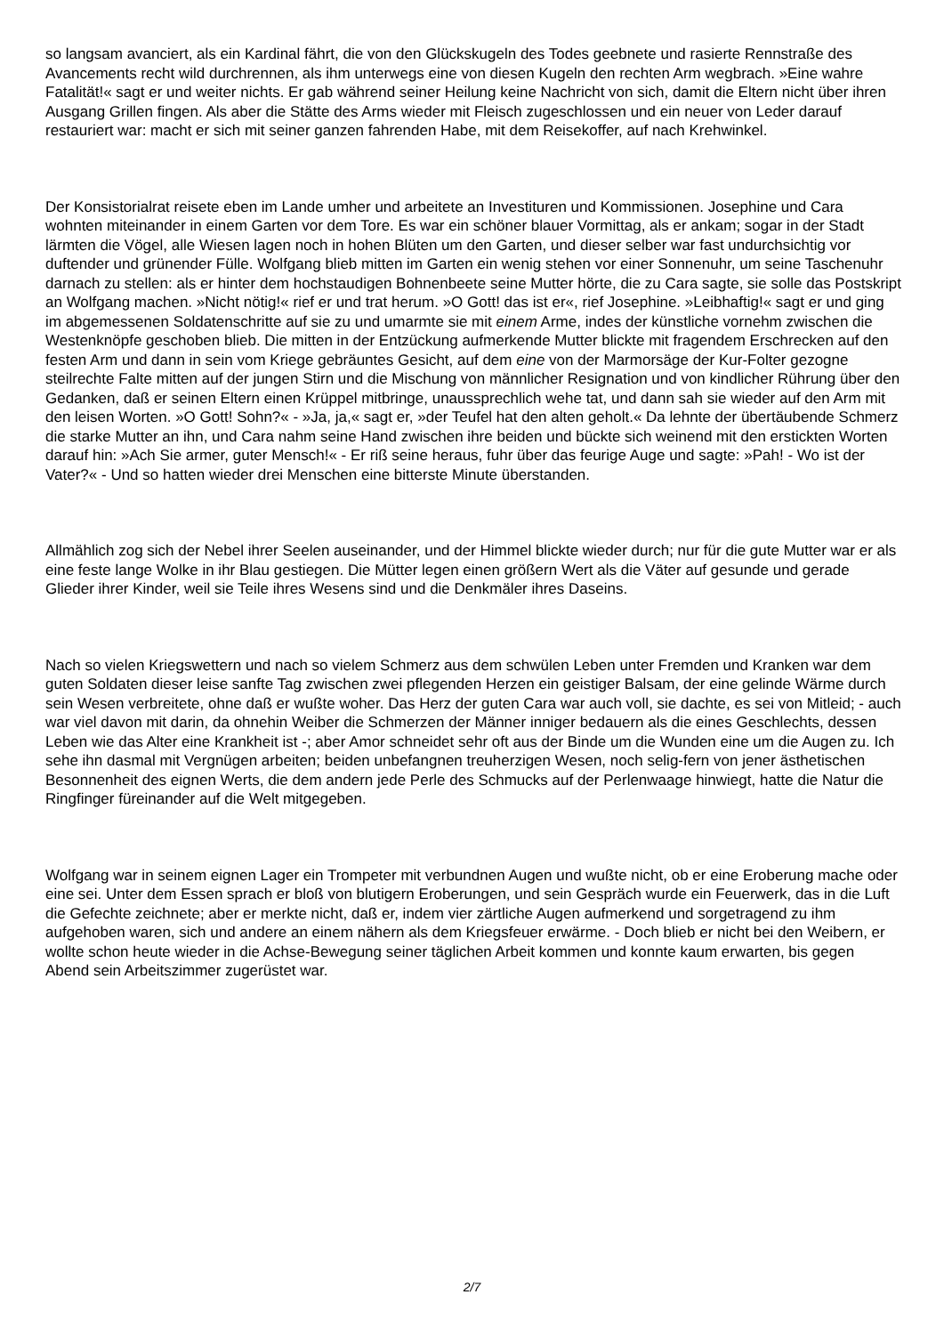so langsam avanciert, als ein Kardinal fährt, die von den Glückskugeln des Todes geebnete und rasierte Rennstraße des Avancements recht wild durchrennen, als ihm unterwegs eine von diesen Kugeln den rechten Arm wegbrach. »Eine wahre Fatalität!« sagt er und weiter nichts. Er gab während seiner Heilung keine Nachricht von sich, damit die Eltern nicht über ihren Ausgang Grillen fingen. Als aber die Stätte des Arms wieder mit Fleisch zugeschlossen und ein neuer von Leder darauf restauriert war: macht er sich mit seiner ganzen fahrenden Habe, mit dem Reisekoffer, auf nach Krehwinkel.
Der Konsistorialrat reisete eben im Lande umher und arbeitete an Investituren und Kommissionen. Josephine und Cara wohnten miteinander in einem Garten vor dem Tore. Es war ein schöner blauer Vormittag, als er ankam; sogar in der Stadt lärmten die Vögel, alle Wiesen lagen noch in hohen Blüten um den Garten, und dieser selber war fast undurchsichtig vor duftender und grünender Fülle. Wolfgang blieb mitten im Garten ein wenig stehen vor einer Sonnenuhr, um seine Taschenuhr darnach zu stellen: als er hinter dem hochstaudigen Bohnenbeete seine Mutter hörte, die zu Cara sagte, sie solle das Postskript an Wolfgang machen. »Nicht nötig!« rief er und trat herum. »O Gott! das ist er«, rief Josephine. »Leibhaftig!« sagt er und ging im abgemessenen Soldatenschritte auf sie zu und umarmte sie mit einem Arme, indes der künstliche vornehm zwischen die Westenknöpfe geschoben blieb. Die mitten in der Entzückung aufmerkende Mutter blickte mit fragendem Erschrecken auf den festen Arm und dann in sein vom Kriege gebräuntes Gesicht, auf dem eine von der Marmorsäge der Kur-Folter gezogne steilrechte Falte mitten auf der jungen Stirn und die Mischung von männlicher Resignation und von kindlicher Rührung über den Gedanken, daß er seinen Eltern einen Krüppel mitbringe, unaussprechlich wehe tat, und dann sah sie wieder auf den Arm mit den leisen Worten. »O Gott! Sohn?« - »Ja, ja,« sagt er, »der Teufel hat den alten geholt.« Da lehnte der übertäubende Schmerz die starke Mutter an ihn, und Cara nahm seine Hand zwischen ihre beiden und bückte sich weinend mit den erstickten Worten darauf hin: »Ach Sie armer, guter Mensch!« - Er riß seine heraus, fuhr über das feurige Auge und sagte: »Pah! - Wo ist der Vater?« - Und so hatten wieder drei Menschen eine bitterste Minute überstanden.
Allmählich zog sich der Nebel ihrer Seelen auseinander, und der Himmel blickte wieder durch; nur für die gute Mutter war er als eine feste lange Wolke in ihr Blau gestiegen. Die Mütter legen einen größern Wert als die Väter auf gesunde und gerade Glieder ihrer Kinder, weil sie Teile ihres Wesens sind und die Denkmäler ihres Daseins.
Nach so vielen Kriegswettern und nach so vielem Schmerz aus dem schwülen Leben unter Fremden und Kranken war dem guten Soldaten dieser leise sanfte Tag zwischen zwei pflegenden Herzen ein geistiger Balsam, der eine gelinde Wärme durch sein Wesen verbreitete, ohne daß er wußte woher. Das Herz der guten Cara war auch voll, sie dachte, es sei von Mitleid; - auch war viel davon mit darin, da ohnehin Weiber die Schmerzen der Männer inniger bedauern als die eines Geschlechts, dessen Leben wie das Alter eine Krankheit ist -; aber Amor schneidet sehr oft aus der Binde um die Wunden eine um die Augen zu. Ich sehe ihn dasmal mit Vergnügen arbeiten; beiden unbefangnen treuherzigen Wesen, noch selig-fern von jener ästhetischen Besonnenheit des eignen Werts, die dem andern jede Perle des Schmucks auf der Perlenwaage hinwiegt, hatte die Natur die Ringfinger füreinander auf die Welt mitgegeben.
Wolfgang war in seinem eignen Lager ein Trompeter mit verbundnen Augen und wußte nicht, ob er eine Eroberung mache oder eine sei. Unter dem Essen sprach er bloß von blutigern Eroberungen, und sein Gespräch wurde ein Feuerwerk, das in die Luft die Gefechte zeichnete; aber er merkte nicht, daß er, indem vier zärtliche Augen aufmerkend und sorgetragend zu ihm aufgehoben waren, sich und andere an einem nähern als dem Kriegsfeuer erwärme. - Doch blieb er nicht bei den Weibern, er wollte schon heute wieder in die Achse-Bewegung seiner täglichen Arbeit kommen und konnte kaum erwarten, bis gegen Abend sein Arbeitszimmer zugerüstet war.
2/7